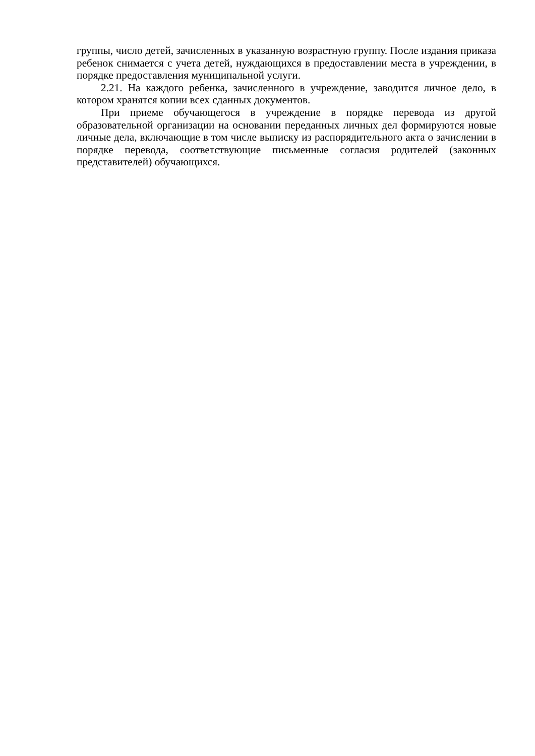группы, число детей, зачисленных в указанную возрастную группу. После издания приказа ребенок снимается с учета детей, нуждающихся в предоставлении места в учреждении, в порядке предоставления муниципальной услуги.
2.21. На каждого ребенка, зачисленного в учреждение, заводится личное дело, в котором хранятся копии всех сданных документов.
При приеме обучающегося в учреждение в порядке перевода из другой образовательной организации на основании переданных личных дел формируются новые личные дела, включающие в том числе выписку из распорядительного акта о зачислении в порядке перевода, соответствующие письменные согласия родителей (законных представителей) обучающихся.